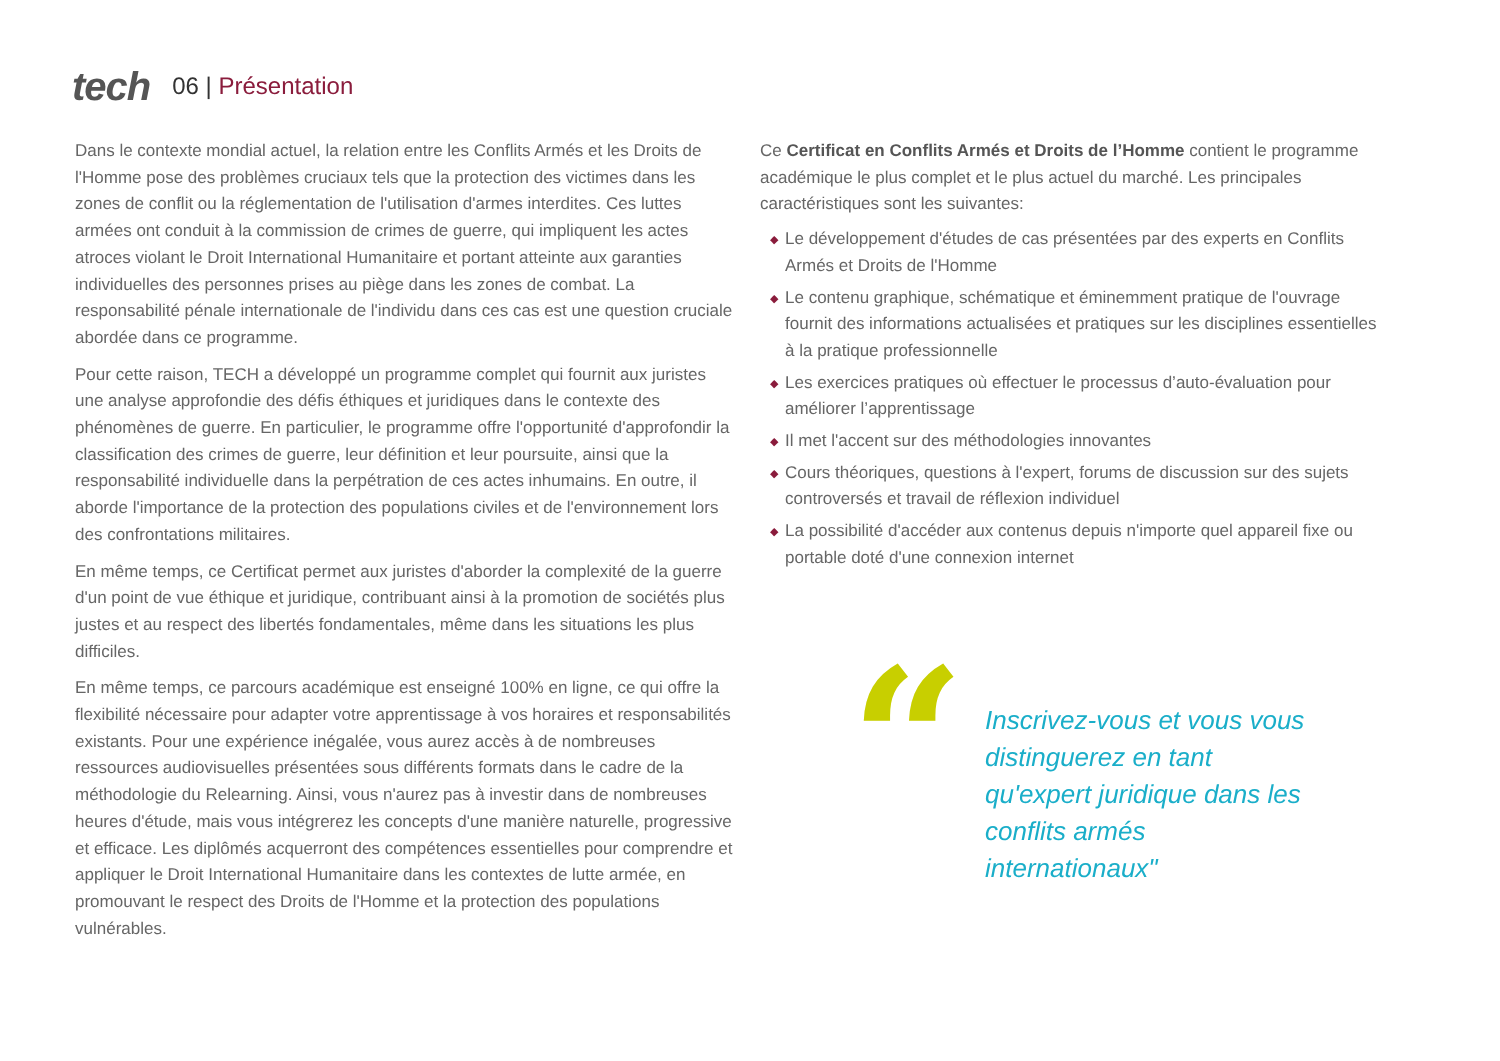tech
06 | Présentation
Dans le contexte mondial actuel, la relation entre les Conflits Armés et les Droits de l'Homme pose des problèmes cruciaux tels que la protection des victimes dans les zones de conflit ou la réglementation de l'utilisation d'armes interdites. Ces luttes armées ont conduit à la commission de crimes de guerre, qui impliquent les actes atroces violant le Droit International Humanitaire et portant atteinte aux garanties individuelles des personnes prises au piège dans les zones de combat. La responsabilité pénale internationale de l'individu dans ces cas est une question cruciale abordée dans ce programme.
Pour cette raison, TECH a développé un programme complet qui fournit aux juristes une analyse approfondie des défis éthiques et juridiques dans le contexte des phénomènes de guerre. En particulier, le programme offre l'opportunité d'approfondir la classification des crimes de guerre, leur définition et leur poursuite, ainsi que la responsabilité individuelle dans la perpétration de ces actes inhumains. En outre, il aborde l'importance de la protection des populations civiles et de l'environnement lors des confrontations militaires.
En même temps, ce Certificat permet aux juristes d'aborder la complexité de la guerre d'un point de vue éthique et juridique, contribuant ainsi à la promotion de sociétés plus justes et au respect des libertés fondamentales, même dans les situations les plus difficiles.
En même temps, ce parcours académique est enseigné 100% en ligne, ce qui offre la flexibilité nécessaire pour adapter votre apprentissage à vos horaires et responsabilités existants. Pour une expérience inégalée, vous aurez accès à de nombreuses ressources audiovisuelles présentées sous différents formats dans le cadre de la méthodologie du Relearning. Ainsi, vous n'aurez pas à investir dans de nombreuses heures d'étude, mais vous intégrerez les concepts d'une manière naturelle, progressive et efficace. Les diplômés acquerront des compétences essentielles pour comprendre et appliquer le Droit International Humanitaire dans les contextes de lutte armée, en promouvant le respect des Droits de l'Homme et la protection des populations vulnérables.
Ce Certificat en Conflits Armés et Droits de l’Homme contient le programme académique le plus complet et le plus actuel du marché. Les principales caractéristiques sont les suivantes:
◆ Le développement d'études de cas présentées par des experts en Conflits Armés et Droits de l'Homme
◆ Le contenu graphique, schématique et éminemment pratique de l'ouvrage fournit des informations actualisées et pratiques sur les disciplines essentielles à la pratique professionnelle
◆ Les exercices pratiques où effectuer le processus d’auto-évaluation pour améliorer l’apprentissage
◆ Il met l'accent sur des méthodologies innovantes
◆ Cours théoriques, questions à l'expert, forums de discussion sur des sujets controversés et travail de réflexion individuel
◆ La possibilité d'accéder aux contenus depuis n'importe quel appareil fixe ou portable doté d'une connexion internet
“
Inscrivez-vous et vous vous distinguerez en tant qu'expert juridique dans les conflits armés internationaux"